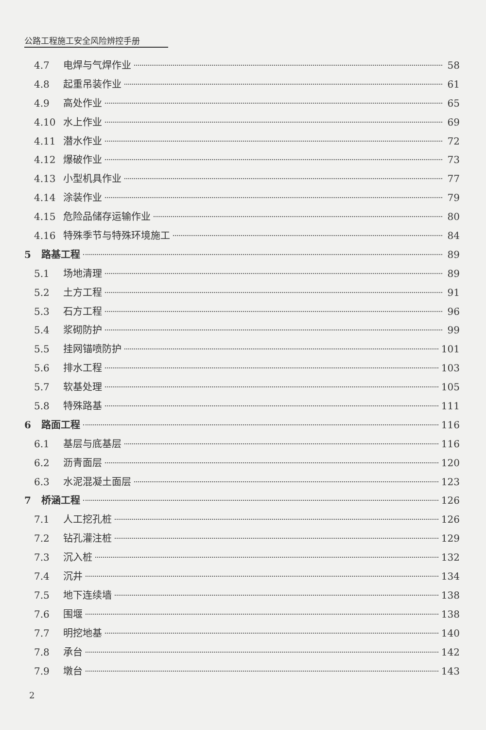公路工程施工安全风险辨控手册
4.7 电焊与气焊作业 58
4.8 起重吊装作业 61
4.9 高处作业 65
4.10 水上作业 69
4.11 潜水作业 72
4.12 爆破作业 73
4.13 小型机具作业 77
4.14 涂装作业 79
4.15 危险品储存运输作业 80
4.16 特殊季节与特殊环境施工 84
5 路基工程 89
5.1 场地清理 89
5.2 土方工程 91
5.3 石方工程 96
5.4 浆砌防护 99
5.5 挂网锚喷防护 101
5.6 排水工程 103
5.7 软基处理 105
5.8 特殊路基 111
6 路面工程 116
6.1 基层与底基层 116
6.2 沥青面层 120
6.3 水泥混凝土面层 123
7 桥涵工程 126
7.1 人工挖孔桩 126
7.2 钻孔灌注桩 129
7.3 沉入桩 132
7.4 沉井 134
7.5 地下连续墙 138
7.6 围堰 138
7.7 明挖地基 140
7.8 承台 142
7.9 墩台 143
2